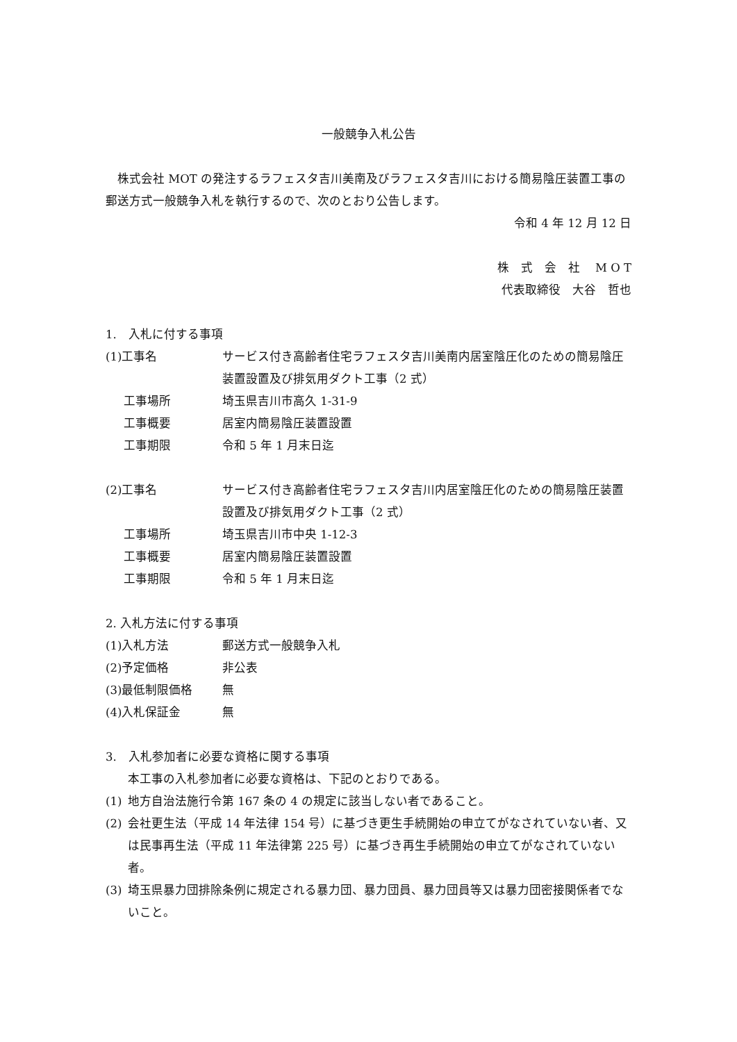一般競争入札公告
　株式会社 MOT の発注するラフェスタ吉川美南及びラフェスタ吉川における簡易陰圧装置工事の郵送方式一般競争入札を執行するので、次のとおり公告します。
令和 4 年 12 月 12 日
株　式　会　社　 M O T
代表取締役　大谷　哲也
1.　入札に付する事項
(1)工事名 サービス付き高齢者住宅ラフェスタ吉川美南内居室陰圧化のための簡易陰圧装置設置及び排気用ダクト工事（2 式）
工事場所 埼玉県吉川市高久 1-31-9
工事概要 居室内簡易陰圧装置設置
工事期限 令和 5 年 1 月末日迄
(2)工事名 サービス付き高齢者住宅ラフェスタ吉川内居室陰圧化のための簡易陰圧装置設置及び排気用ダクト工事（2 式）
工事場所 埼玉県吉川市中央 1-12-3
工事概要 居室内簡易陰圧装置設置
工事期限 令和 5 年 1 月末日迄
2. 入札方法に付する事項
(1)入札方法 郵送方式一般競争入札
(2)予定価格 非公表
(3)最低制限価格 無
(4)入札保証金 無
3.　入札参加者に必要な資格に関する事項
本工事の入札参加者に必要な資格は、下記のとおりである。
(1) 地方自治法施行令第 167 条の 4 の規定に該当しない者であること。
(2) 会社更生法（平成 14 年法律 154 号）に基づき更生手続開始の申立てがなされていない者、又は民事再生法（平成 11 年法律第 225 号）に基づき再生手続開始の申立てがなされていない者。
(3) 埼玉県暴力団排除条例に規定される暴力団、暴力団員、暴力団員等又は暴力団密接関係者でないこと。